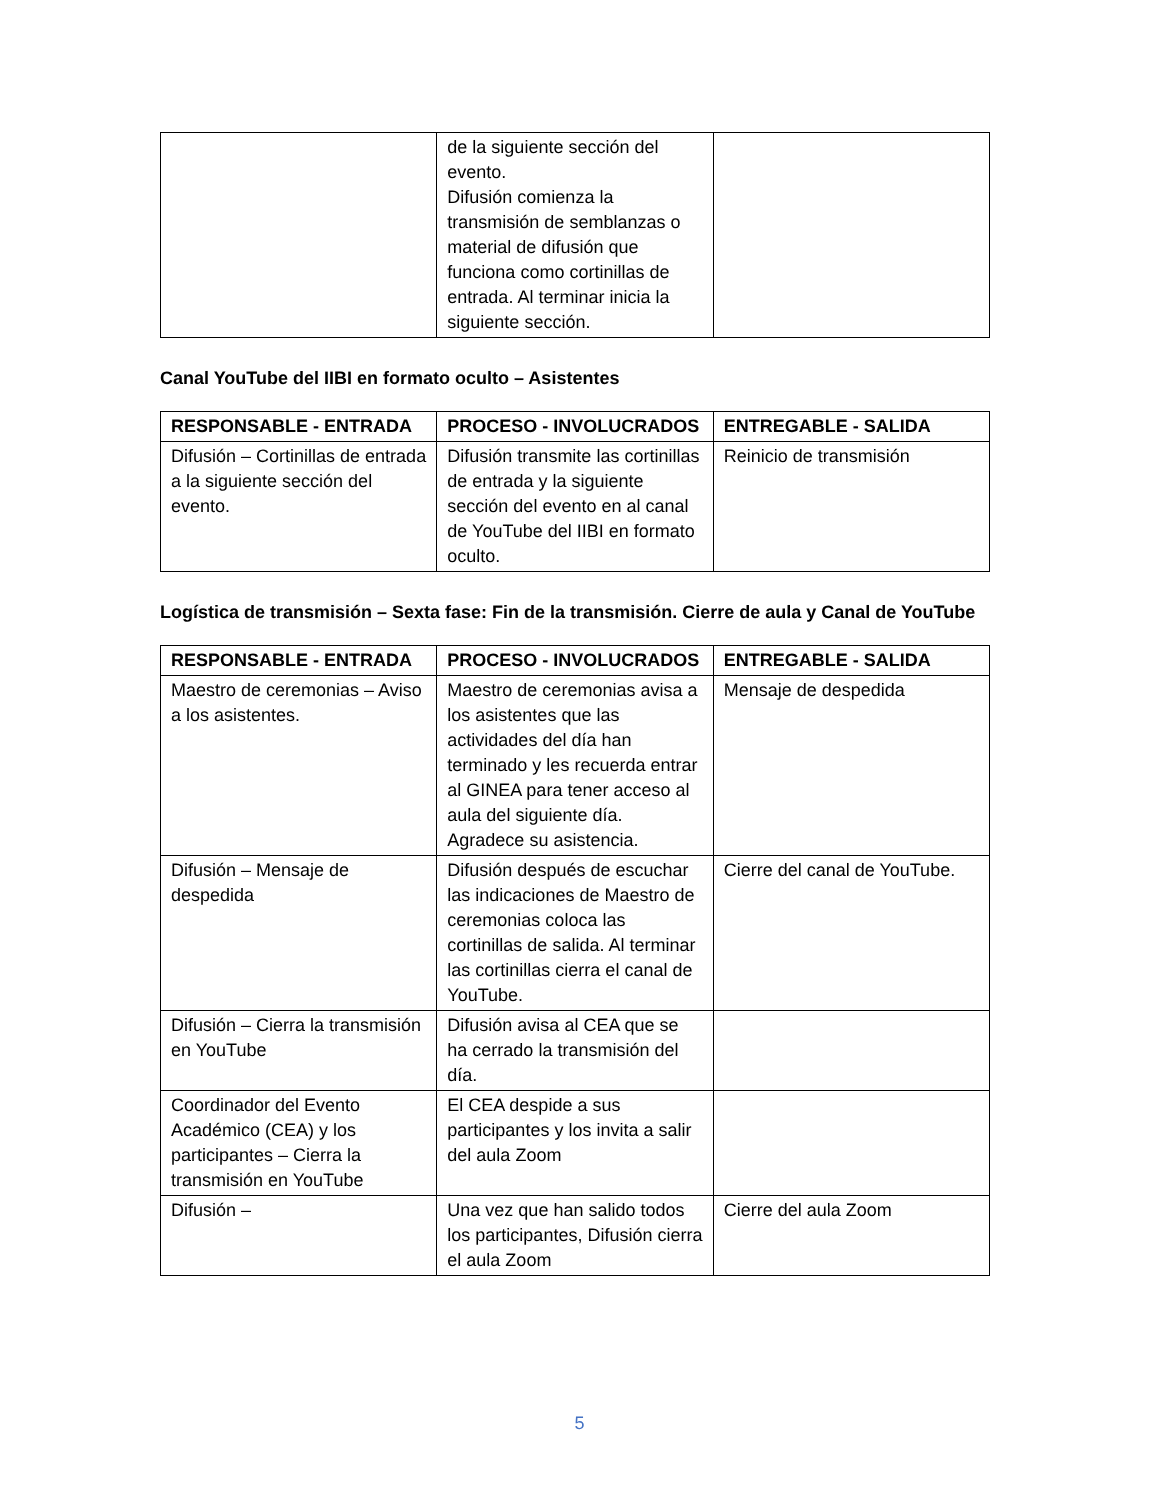| | de la siguiente sección del evento. Difusión comienza la transmisión de semblanzas o material de difusión que funciona como cortinillas de entrada. Al terminar inicia la siguiente sección. | |
Canal YouTube del IIBI en formato oculto – Asistentes
| RESPONSABLE - ENTRADA | PROCESO - INVOLUCRADOS | ENTREGABLE - SALIDA |
| --- | --- | --- |
| Difusión – Cortinillas de entrada a la siguiente sección del evento. | Difusión transmite las cortinillas de entrada y la siguiente sección del evento en al canal de YouTube del IIBI en formato oculto. | Reinicio de transmisión |
Logística de transmisión – Sexta fase: Fin de la transmisión. Cierre de aula y Canal de YouTube
| RESPONSABLE - ENTRADA | PROCESO - INVOLUCRADOS | ENTREGABLE - SALIDA |
| --- | --- | --- |
| Maestro de ceremonias – Aviso a los asistentes. | Maestro de ceremonias avisa a los asistentes que las actividades del día han terminado y les recuerda entrar al GINEA para tener acceso al aula del siguiente día. Agradece su asistencia. | Mensaje de despedida |
| Difusión – Mensaje de despedida | Difusión después de escuchar las indicaciones de Maestro de ceremonias coloca las cortinillas de salida. Al terminar las cortinillas cierra el canal de YouTube. | Cierre del canal de YouTube. |
| Difusión – Cierra la transmisión en YouTube | Difusión avisa al CEA que se ha cerrado la transmisión del día. | |
| Coordinador del Evento Académico (CEA) y los participantes – Cierra la transmisión en YouTube | El CEA despide a sus participantes y los invita a salir del aula Zoom | |
| Difusión – | Una vez que han salido todos los participantes, Difusión cierra el aula Zoom | Cierre del aula Zoom |
5